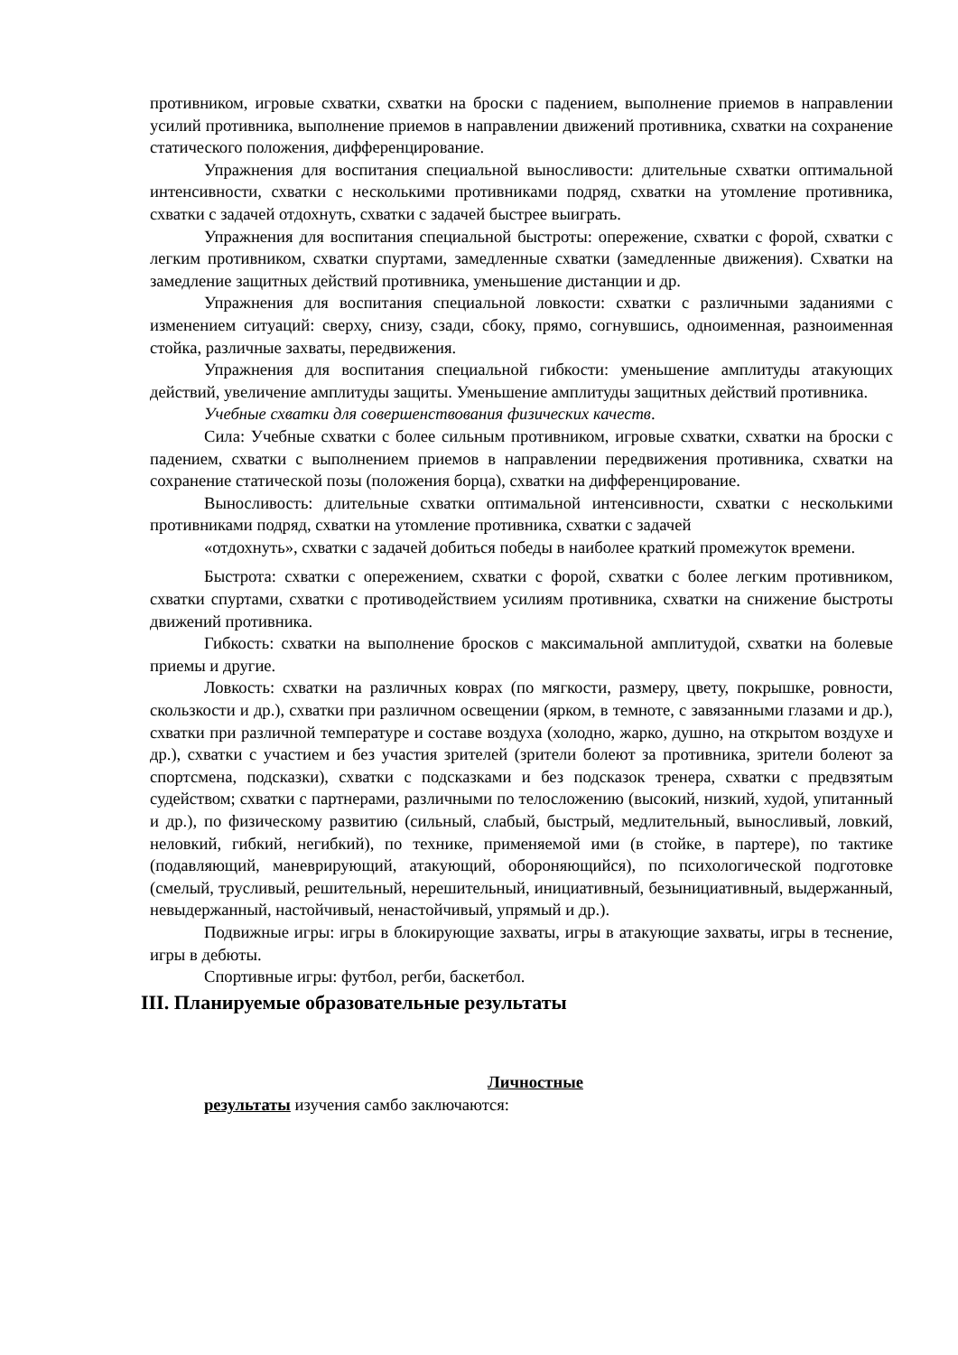противником, игровые схватки, схватки на броски с падением, выполнение приемов в направлении усилий противника, выполнение приемов в направлении движений противника, схватки на сохранение статического положения, дифференцирование.
Упражнения для воспитания специальной выносливости: длительные схватки оптимальной интенсивности, схватки с несколькими противниками подряд, схватки на утомление противника, схватки с задачей отдохнуть, схватки с задачей быстрее выиграть.
Упражнения для воспитания специальной быстроты: опережение, схватки с форой, схватки с легким противником, схватки спуртами, замедленные схватки (замедленные движения). Схватки на замедление защитных действий противника, уменьшение дистанции и др.
Упражнения для воспитания специальной ловкости: схватки с различными заданиями с изменением ситуаций: сверху, снизу, сзади, сбоку, прямо, согнувшись, одноименная, разноименная стойка, различные захваты, передвижения.
Упражнения для воспитания специальной гибкости: уменьшение амплитуды атакующих действий, увеличение амплитуды защиты. Уменьшение амплитуды защитных действий противника.
Учебные схватки для совершенствования физических качеств.
Сила: Учебные схватки с более сильным противником, игровые схватки, схватки на броски с падением, схватки с выполнением приемов в направлении передвижения противника, схватки на сохранение статической позы (положения борца), схватки на дифференцирование.
Выносливость: длительные схватки оптимальной интенсивности, схватки с несколькими противниками подряд, схватки на утомление противника, схватки с задачей
«отдохнуть», схватки с задачей добиться победы в наиболее краткий промежуток времени.
Быстрота: схватки с опережением, схватки с форой, схватки с более легким противником, схватки спуртами, схватки с противодействием усилиям противника, схватки на снижение быстроты движений противника.
Гибкость: схватки на выполнение бросков с максимальной амплитудой, схватки на болевые приемы и другие.
Ловкость: схватки на различных коврах (по мягкости, размеру, цвету, покрышке, ровности, скользкости и др.), схватки при различном освещении (ярком, в темноте, с завязанными глазами и др.), схватки при различной температуре и составе воздуха (холодно, жарко, душно, на открытом воздухе и др.), схватки с участием и без участия зрителей (зрители болеют за противника, зрители болеют за спортсмена, подсказки), схватки с подсказками и без подсказок тренера, схватки с предвзятым судейством; схватки с партнерами, различными по телосложению (высокий, низкий, худой, упитанный и др.), по физическому развитию (сильный, слабый, быстрый, медлительный, выносливый, ловкий, неловкий, гибкий, негибкий), по технике, применяемой ими (в стойке, в партере), по тактике (подавляющий, маневрирующий, атакующий, обороняющийся), по психологической подготовке (смелый, трусливый, решительный, нерешительный, инициативный, безынициативный, выдержанный, невыдержанный, настойчивый, ненастойчивый, упрямый и др.).
Подвижные игры: игры в блокирующие захваты, игры в атакующие захваты, игры в теснение, игры в дебюты.
Спортивные игры: футбол, регби, баскетбол.
III. Планируемые образовательные результаты
Личностные
результаты изучения самбо заключаются: